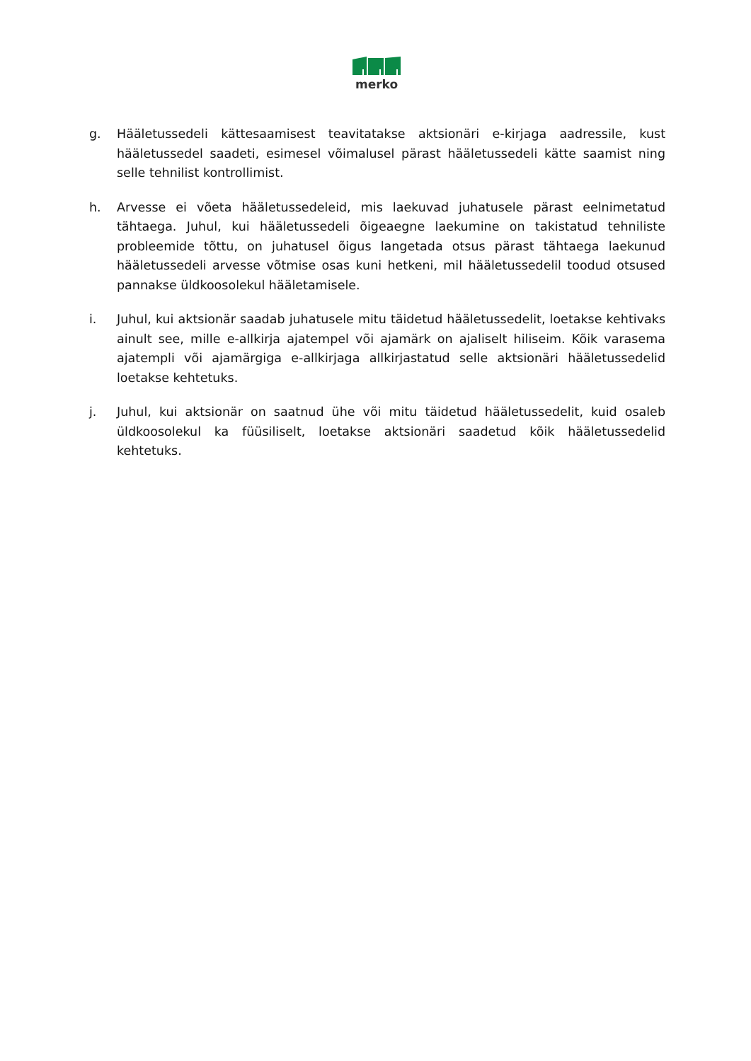merko
g. Hääletussedeli kättesaamisest teavitatakse aktsionäri e-kirjaga aadressile, kust hääletussedel saadeti, esimesel võimalusel pärast hääletussedeli kätte saamist ning selle tehnilist kontrollimist.
h. Arvesse ei võeta hääletussedeleid, mis laekuvad juhatusele pärast eelnimetatud tähtaega. Juhul, kui hääletussedeli õigeaegne laekumine on takistatud tehniliste probleemide tõttu, on juhatusel õigus langetada otsus pärast tähtaega laekunud hääletussedeli arvesse võtmise osas kuni hetkeni, mil hääletussedelil toodud otsused pannakse üldkoosolekul hääletamisele.
i. Juhul, kui aktsionär saadab juhatusele mitu täidetud hääletussedelit, loetakse kehtivaks ainult see, mille e-allkirja ajatempel või ajamärk on ajaliselt hiliseim. Kõik varasema ajatempli või ajamärgiga e-allkirjaga allkirjastatud selle aktsionäri hääletussedelid loetakse kehtetuks.
j. Juhul, kui aktsionär on saatnud ühe või mitu täidetud hääletussedelit, kuid osaleb üldkoosolekul ka füüsiliselt, loetakse aktsionäri saadetud kõik hääletussedelid kehtetuks.